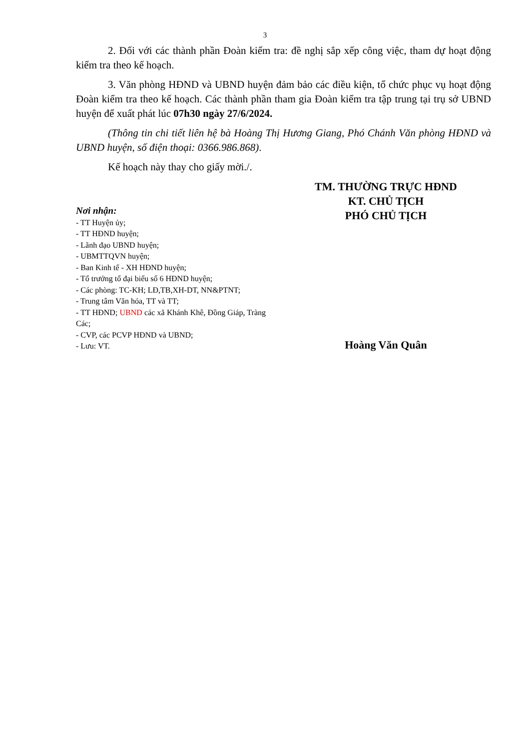3
2. Đối với các thành phần Đoàn kiểm tra: đề nghị sắp xếp công việc, tham dự hoạt động kiểm tra theo kế hoạch.
3. Văn phòng HĐND và UBND huyện đảm bảo các điều kiện, tổ chức phục vụ hoạt động Đoàn kiểm tra theo kế hoạch. Các thành phần tham gia Đoàn kiểm tra tập trung tại trụ sở UBND huyện để xuất phát lúc 07h30 ngày 27/6/2024.
(Thông tin chi tiết liên hệ bà Hoàng Thị Hương Giang, Phó Chánh Văn phòng HĐND và UBND huyện, số điện thoại: 0366.986.868).
Kế hoạch này thay cho giấy mời./.
Nơi nhận:
- TT Huyện ủy;
- TT HĐND huyện;
- Lãnh đạo UBND huyện;
- UBMTTQVN huyện;
- Ban Kinh tế - XH HĐND huyện;
- Tổ trưởng tổ đại biểu số 6 HĐND huyện;
- Các phòng: TC-KH; LĐ,TB,XH-DT, NN&PTNT;
- Trung tâm Văn hóa, TT và TT;
- TT HĐND; UBND các xã Khánh Khê, Đồng Giáp, Tràng Các;
- CVP, các PCVP HĐND và UBND;
- Lưu: VT.
TM. THƯỜNG TRỰC HĐND
KT. CHỦ TỊCH
PHÓ CHỦ TỊCH
Hoàng Văn Quân